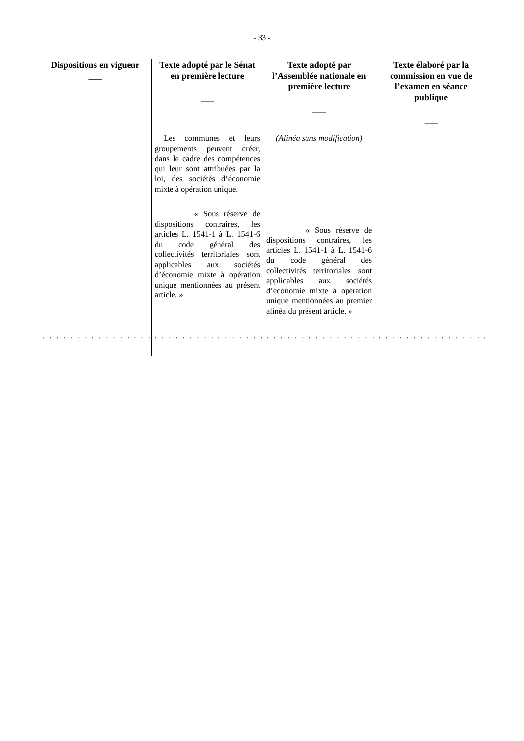- 33 -
| Dispositions en vigueur ___ | Texte adopté par le Sénat en première lecture ___ | Texte adopté par l’Assemblée nationale en première lecture ___ | Texte élaboré par la commission en vue de l’examen en séance publique ___ |
| --- | --- | --- | --- |
| | Les communes et leurs groupements peuvent créer, dans le cadre des compétences qui leur sont attribuées par la loi, des sociétés d’économie mixte à opération unique. « Sous réserve de dispositions contraires, les articles L. 1541-1 à L. 1541-6 du code général des collectivités territoriales sont applicables aux sociétés d’économie mixte à opération unique mentionnées au présent article. » | (Alinéa sans modification) « Sous réserve de dispositions contraires, les articles L. 1541-1 à L. 1541-6 du code général des collectivités territoriales sont applicables aux sociétés d’économie mixte à opération unique mentionnées au premier alinéa du présent article. » | |
| . . . . . . . . . . . . . . . . . . . . | . . . . . . . . . . . . . . . . . . . . | . . . . . . . . . . . . . . . . . . . . | . . . . . . . . . . . . . . . . . . . . |